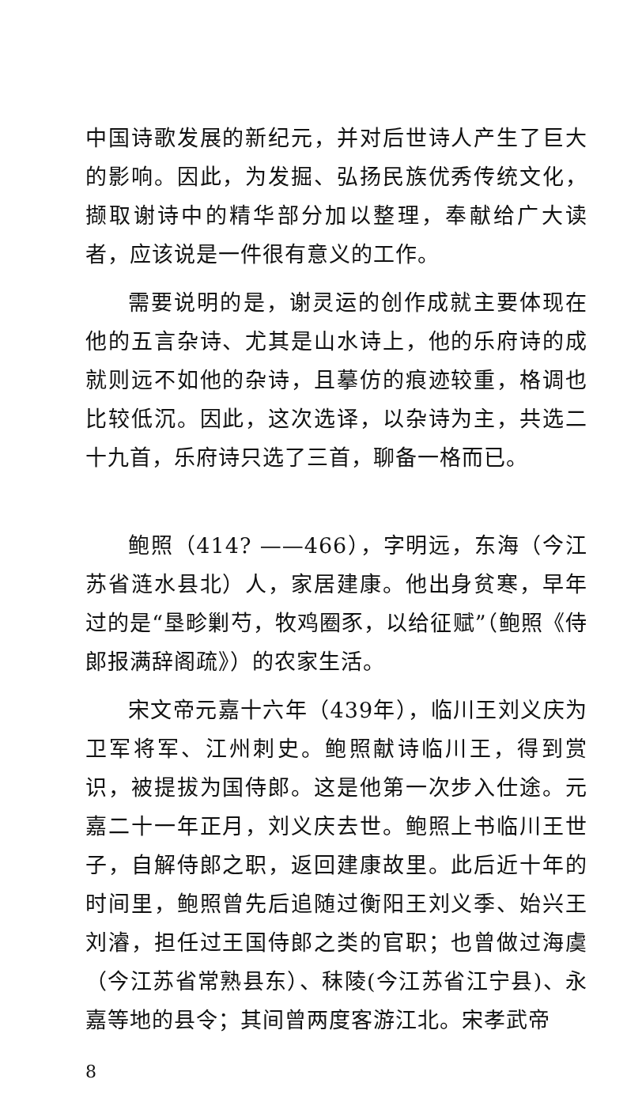中国诗歌发展的新纪元，并对后世诗人产生了巨大的影响。因此，为发掘、弘扬民族优秀传统文化，撷取谢诗中的精华部分加以整理，奉献给广大读者，应该说是一件很有意义的工作。
需要说明的是，谢灵运的创作成就主要体现在他的五言杂诗、尤其是山水诗上，他的乐府诗的成就则远不如他的杂诗，且摹仿的痕迹较重，格调也比较低沉。因此，这次选译，以杂诗为主，共选二十九首，乐府诗只选了三首，聊备一格而已。
鲍照（414? ——466），字明远，东海（今江苏省涟水县北）人，家居建康。他出身贫寒，早年过的是“垦畛剿芍，牧鸡圈豕，以给征赋”（鲍照《侍郎报满辞阁疏》）的农家生活。
宋文帝元嘉十六年（439年），临川王刘义庆为卫军将军、江州刺史。鲍照献诗临川王，得到赏识，被提拔为国侍郎。这是他第一次步入仕途。元嘉二十一年正月，刘义庆去世。鲍照上书临川王世子，自解侍郎之职，返回建康故里。此后近十年的时间里，鲍照曾先后追随过衡阳王刘义季、始兴王刘濬，担任过王国侍郎之类的官职；也曾做过海虞（今江苏省常熟县东）、秣陵(今江苏省江宁县)、永嘉等地的县令；其间曾两度客游江北。宋孝武帝
8